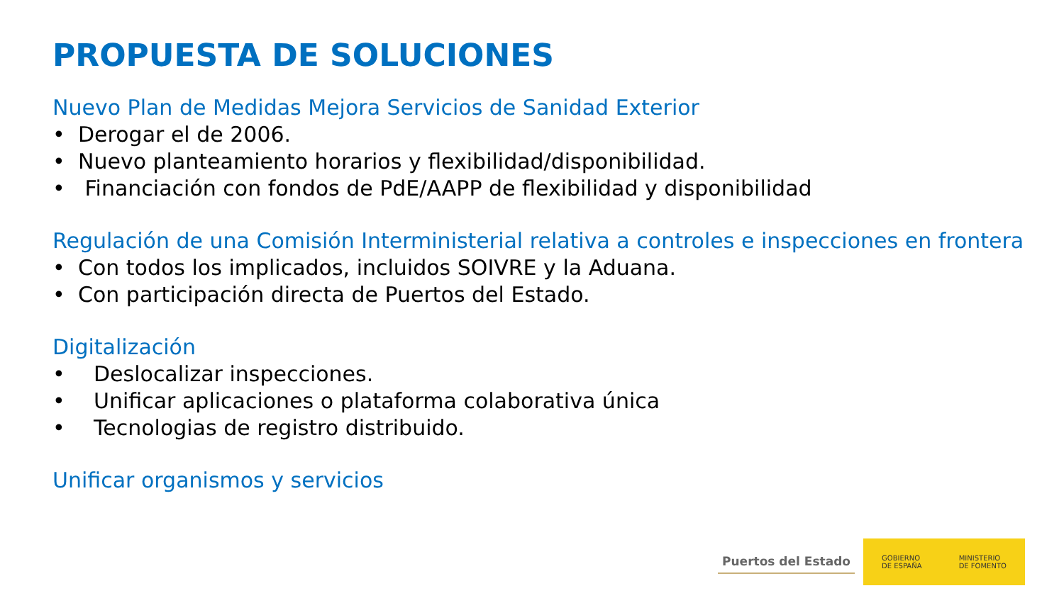PROPUESTA DE SOLUCIONES
Nuevo Plan de Medidas Mejora Servicios de Sanidad Exterior
• Derogar el de 2006.
• Nuevo planteamiento horarios y flexibilidad/disponibilidad.
• Financiación con fondos de PdE/AAPP de flexibilidad y disponibilidad
Regulación de una Comisión Interministerial relativa a controles e inspecciones en frontera
• Con todos los implicados, incluidos SOIVRE y la Aduana.
• Con participación directa de Puertos del Estado.
Digitalización
• Deslocalizar inspecciones.
• Unificar aplicaciones o plataforma colaborativa única
• Tecnologias de registro distribuido.
Unificar organismos y servicios
Puertos del Estado
GOBIERNO
DE ESPAÑA
MINISTERIO
DE FOMENTO